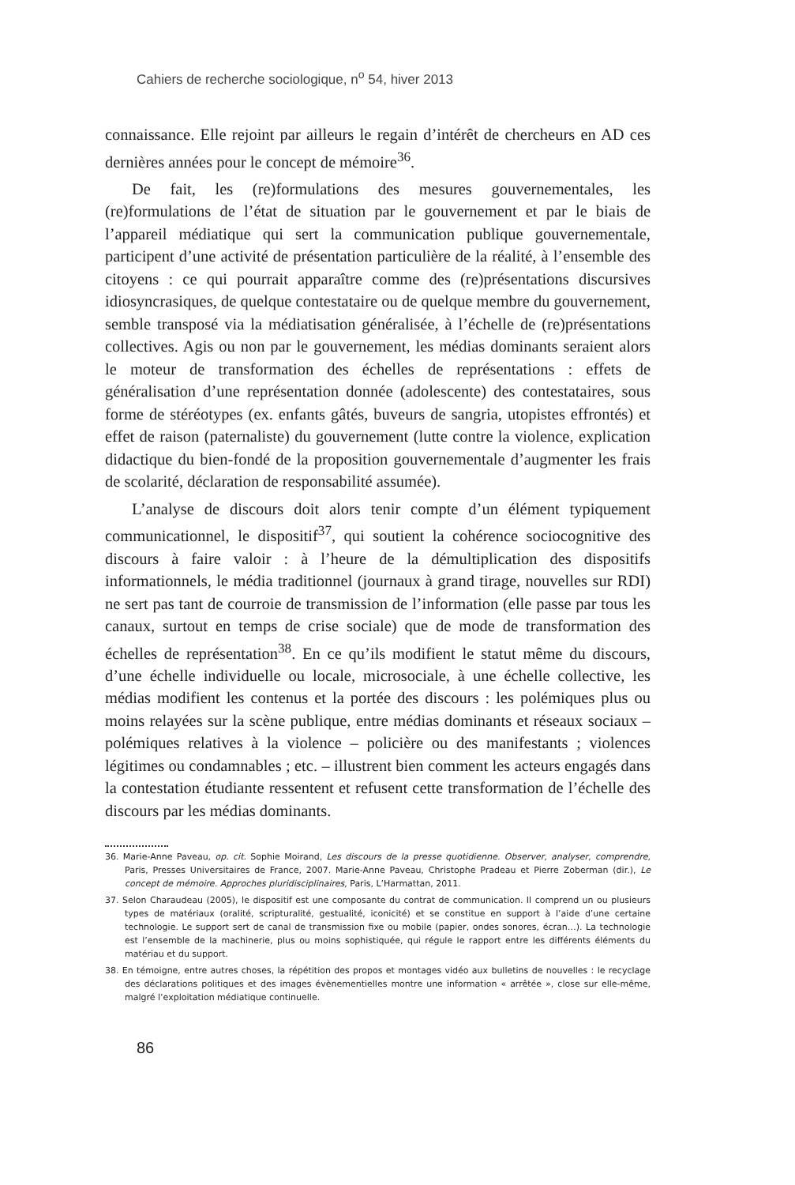Cahiers de recherche sociologique, n<sup>o</sup> 54, hiver 2013
connaissance. Elle rejoint par ailleurs le regain d’intérêt de chercheurs en AD ces dernières années pour le concept de mémoire<sup>36</sup>.
De fait, les (re)formulations des mesures gouvernementales, les (re)formulations de l’état de situation par le gouvernement et par le biais de l’appareil médiatique qui sert la communication publique gouvernementale, participent d’une activité de présentation particulière de la réalité, à l’ensemble des citoyens : ce qui pourrait apparaître comme des (re)présentations discursives idiosyncrasiques, de quelque contestataire ou de quelque membre du gouvernement, semble transposé via la médiatisation généralisée, à l’échelle de (re)présentations collectives. Agis ou non par le gouvernement, les médias dominants seraient alors le moteur de transformation des échelles de représentations : effets de généralisation d’une représentation donnée (adolescente) des contestataires, sous forme de stéréotypes (ex. enfants gâtés, buveurs de sangria, utopistes effrontés) et effet de raison (paternaliste) du gouvernement (lutte contre la violence, explication didactique du bien-fondé de la proposition gouvernementale d’augmenter les frais de scolarité, déclaration de responsabilité assumée).
L’analyse de discours doit alors tenir compte d’un élément typiquement communicationnel, le dispositif<sup>37</sup>, qui soutient la cohérence sociocognitive des discours à faire valoir : à l’heure de la démultiplication des dispositifs informationnels, le média traditionnel (journaux à grand tirage, nouvelles sur RDI) ne sert pas tant de courroie de transmission de l’information (elle passe par tous les canaux, surtout en temps de crise sociale) que de mode de transformation des échelles de représentation<sup>38</sup>. En ce qu’ils modifient le statut même du discours, d’une échelle individuelle ou locale, microsociale, à une échelle collective, les médias modifient les contenus et la portée des discours : les polémiques plus ou moins relayées sur la scène publique, entre médias dominants et réseaux sociaux – polémiques relatives à la violence – policière ou des manifestants ; violences légitimes ou condamnables ; etc. – illustrent bien comment les acteurs engagés dans la contestation étudiante ressentent et refusent cette transformation de l’échelle des discours par les médias dominants.
36. Marie-Anne Paveau, op. cit. Sophie Moirand, Les discours de la presse quotidienne. Observer, analyser, comprendre, Paris, Presses Universitaires de France, 2007. Marie-Anne Paveau, Christophe Pradeau et Pierre Zoberman (dir.), Le concept de mémoire. Approches pluridisciplinaires, Paris, L’Harmattan, 2011.
37. Selon Charaudeau (2005), le dispositif est une composante du contrat de communication. Il comprend un ou plusieurs types de matériaux (oralité, scripturalité, gestualité, iconicité) et se constitue en support à l’aide d’une certaine technologie. Le support sert de canal de transmission fixe ou mobile (papier, ondes sonores, écran…). La technologie est l’ensemble de la machinerie, plus ou moins sophistiquée, qui régule le rapport entre les différents éléments du matériau et du support.
38. En témoigne, entre autres choses, la répétition des propos et montages vidéo aux bulletins de nouvelles : le recyclage des déclarations politiques et des images évènementielles montre une information « arrêtée », close sur elle-même, malgré l’exploitation médiatique continuelle.
86